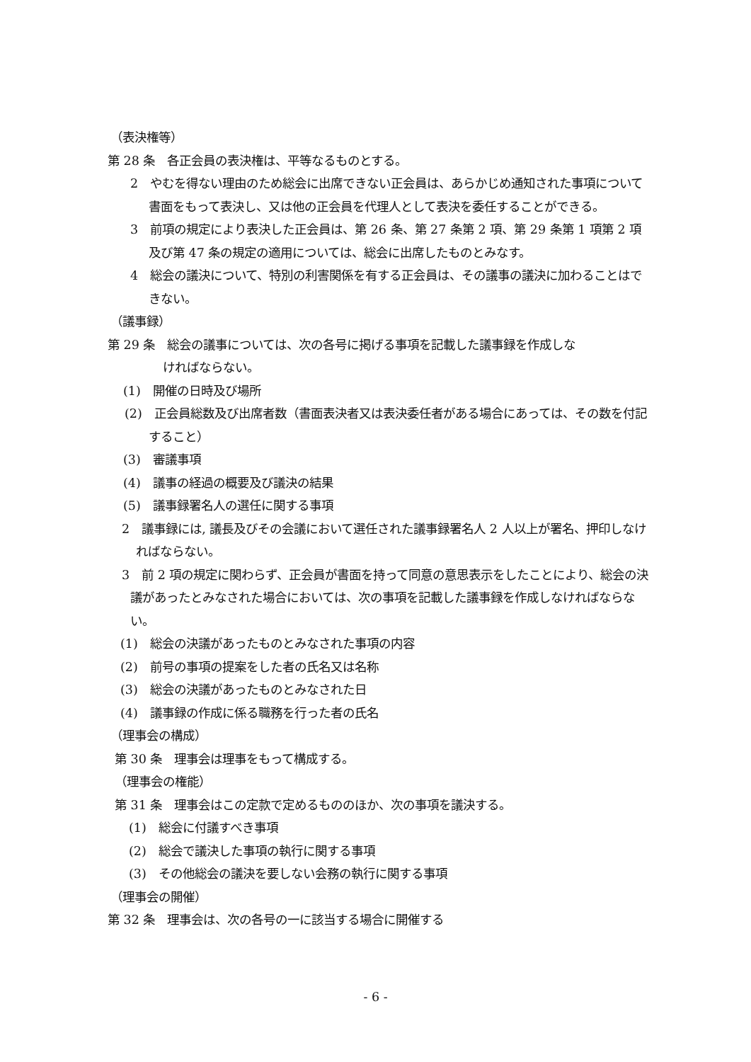（表決権等）
第 28 条　各正会員の表決権は、平等なるものとする。
2　やむを得ない理由のため総会に出席できない正会員は、あらかじめ通知された事項について書面をもって表決し、又は他の正会員を代理人として表決を委任することができる。
3　前項の規定により表決した正会員は、第 26 条、第 27 条第 2 項、第 29 条第 1 項第 2 項及び第 47 条の規定の適用については、総会に出席したものとみなす。
4　総会の議決について、特別の利害関係を有する正会員は、その議事の議決に加わることはできない。
（議事録）
第 29 条　総会の議事については、次の各号に掲げる事項を記載した議事録を作成しな
ければならない。
(1)　開催の日時及び場所
(2)　正会員総数及び出席者数（書面表決者又は表決委任者がある場合にあっては、その数を付記すること）
(3)　審議事項
(4)　議事の経過の概要及び議決の結果
(5)　議事録署名人の選任に関する事項
2　議事録には, 議長及びその会議において選任された議事録署名人 2 人以上が署名、押印しなければならない。
3　前 2 項の規定に関わらず、正会員が書面を持って同意の意思表示をしたことにより、総会の決議があったとみなされた場合においては、次の事項を記載した議事録を作成しなければならない。
(1)　総会の決議があったものとみなされた事項の内容
(2)　前号の事項の提案をした者の氏名又は名称
(3)　総会の決議があったものとみなされた日
(4)　議事録の作成に係る職務を行った者の氏名
（理事会の構成）
第 30 条　理事会は理事をもって構成する。
（理事会の権能）
第 31 条　理事会はこの定款で定めるもののほか、次の事項を議決する。
(1)　総会に付議すべき事項
(2)　総会で議決した事項の執行に関する事項
(3)　その他総会の議決を要しない会務の執行に関する事項
（理事会の開催）
第 32 条　理事会は、次の各号の一に該当する場合に開催する
- 6 -